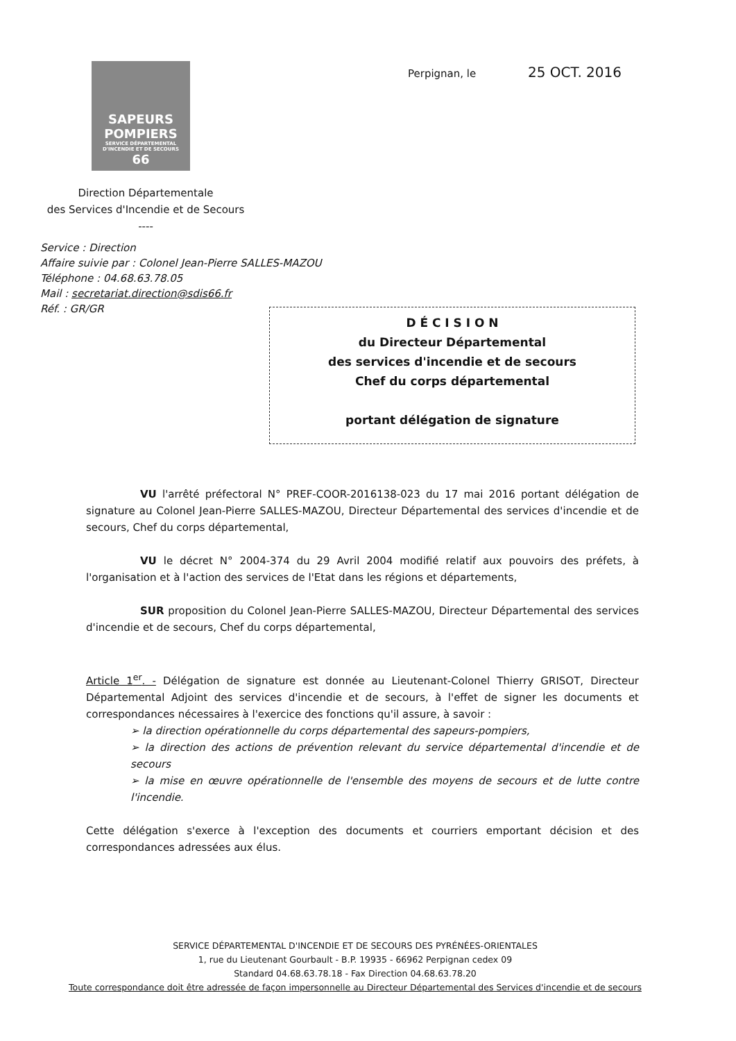SAPEURS
POMPIERS
SERVICE DÉPARTEMENTAL D'INCENDIE ET DE SECOURS
66
Perpignan, le 25 OCT. 2016
Direction Départementale
des Services d'Incendie et de Secours
----
Service : Direction
Affaire suivie par : Colonel Jean-Pierre SALLES-MAZOU
Téléphone : 04.68.63.78.05
Mail : secretariat.direction@sdis66.fr
Réf. : GR/GR
D É C I S I O N
du Directeur Départemental
des services d'incendie et de secours
Chef du corps départemental
portant délégation de signature
VU l'arrêté préfectoral N° PREF-COOR-2016138-023 du 17 mai 2016 portant délégation de signature au Colonel Jean-Pierre SALLES-MAZOU, Directeur Départemental des services d'incendie et de secours, Chef du corps départemental,
VU le décret N° 2004-374 du 29 Avril 2004 modifié relatif aux pouvoirs des préfets, à l'organisation et à l'action des services de l'Etat dans les régions et départements,
SUR proposition du Colonel Jean-Pierre SALLES-MAZOU, Directeur Départemental des services d'incendie et de secours, Chef du corps départemental,
Article 1<sup>er</sup>. - Délégation de signature est donnée au Lieutenant-Colonel Thierry GRISOT, Directeur Départemental Adjoint des services d'incendie et de secours, à l'effet de signer les documents et correspondances nécessaires à l'exercice des fonctions qu'il assure, à savoir :
➢ la direction opérationnelle du corps départemental des sapeurs-pompiers,
➢ la direction des actions de prévention relevant du service départemental d'incendie et de secours
➢ la mise en œuvre opérationnelle de l'ensemble des moyens de secours et de lutte contre l'incendie.
Cette délégation s'exerce à l'exception des documents et courriers emportant décision et des correspondances adressées aux élus.
SERVICE DÉPARTEMENTAL D'INCENDIE ET DE SECOURS DES PYRÉNÉES-ORIENTALES
1, rue du Lieutenant Gourbault - B.P. 19935 - 66962 Perpignan cedex 09
Standard 04.68.63.78.18 - Fax Direction 04.68.63.78.20
Toute correspondance doit être adressée de façon impersonnelle au Directeur Départemental des Services d'incendie et de secours